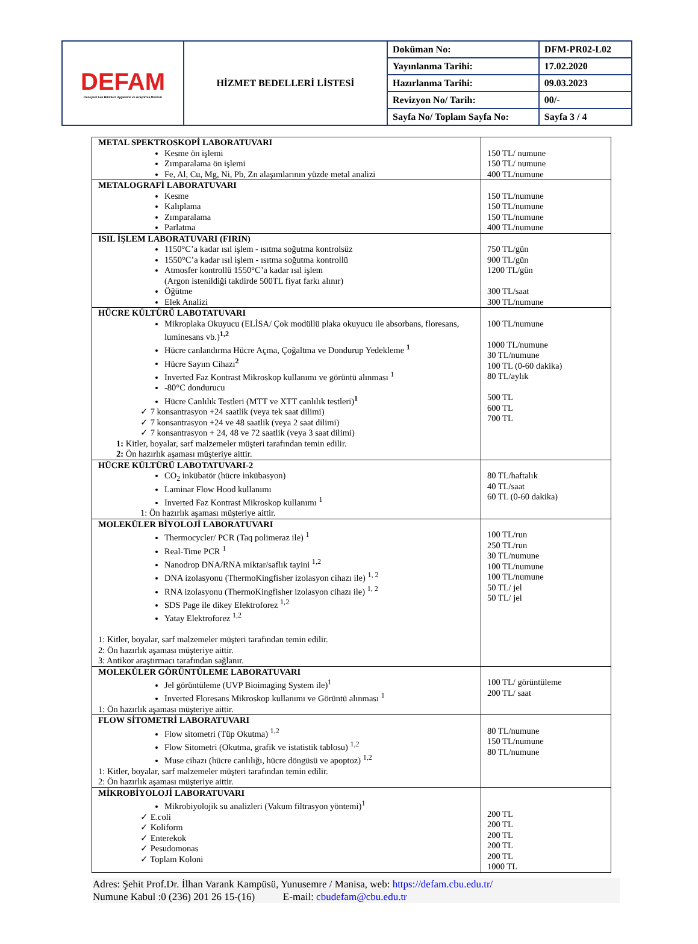| DEFAM Deneysel Fen Bilimleri Uygulama ve Araştırma Merkezi | HİZMET BEDELLERİ LİSTESİ | Doküman No: | DFM-PR02-L02 |
| | | Yayınlanma Tarihi: | 17.02.2020 |
| | | Hazırlanma Tarihi: | 09.03.2023 |
| | | Revizyon No/ Tarih: | 00/- |
| | | Sayfa No/ Toplam Sayfa No: | Sayfa 3 / 4 |
| METAL SPEKTROSKOPİ LABORATUVARI Kesme ön işlemi Zımparalama ön işlemi Fe, Al, Cu, Mg, Ni, Pb, Zn alaşımlarının yüzde metal analizi | 150 TL/ numune 150 TL/ numune 400 TL/numune |
| METALOGRAFİ LABORATUVARI Kesme Kalıplama Zımparalama Parlatma | 150 TL/numune 150 TL/numune 150 TL/numune 400 TL/numune |
| ISIL İŞLEM LABORATUVARI (FIRIN) 1150°C’a kadar ısıl işlem - ısıtma soğutma kontrolsüz 1550°C’a kadar ısıl işlem - ısıtma soğutma kontrollü Atmosfer kontrollü 1550°C’a kadar ısıl işlem (Argon istenildiği takdirde 500TL fiyat farkı alınır) Öğütme Elek Analizi | 750 TL/gün 900 TL/gün 1200 TL/gün 300 TL/saat 300 TL/numune |
| HÜCRE KÜLTÜRÜ LABOTATUVARI Mikroplaka Okuyucu (ELİSA/ Çok modüllü plaka okuyucu ile absorbans, floresans, luminesans vb.)<sup>1,2</sup> Hücre canlandırma Hücre Açma, Çoğaltma ve Dondurup Yedekleme <sup>1</sup> Hücre Sayım Cihazı<sup>2</sup> Inverted Faz Kontrast Mikroskop kullanımı ve görüntü alınması <sup>1</sup> -80°C dondurucu Hücre Canlılık Testleri (MTT ve XTT canlılık testleri)<sup>1</sup> ✓ 7 konsantrasyon +24 saatlik (veya tek saat dilimi) ✓ 7 konsantrasyon +24 ve 48 saatlik (veya 2 saat dilimi) ✓ 7 konsantrasyon + 24, 48 ve 72 saatlik (veya 3 saat dilimi) 1: Kitler, boyalar, sarf malzemeler müşteri tarafından temin edilir. 2: Ön hazırlık aşaması müşteriye aittir. | 100 TL/numune 1000 TL/numune 30 TL/numune 100 TL (0-60 dakika) 80 TL/aylık 500 TL 600 TL 700 TL |
| HÜCRE KÜLTÜRÜ LABOTATUVARI-2 CO<sub>2</sub> inkübatör (hücre inkübasyon) Laminar Flow Hood kullanımı Inverted Faz Kontrast Mikroskop kullanımı <sup>1</sup> 1: Ön hazırlık aşaması müşteriye aittir. | 80 TL/haftalık 40 TL/saat 60 TL (0-60 dakika) |
| MOLEKÜLER BİYOLOJİ LABORATUVARI Thermocycler/ PCR (Taq polimeraz ile) <sup>1</sup> Real-Time PCR <sup>1</sup> Nanodrop DNA/RNA miktar/saflık tayini <sup>1,2</sup> DNA izolasyonu (ThermoKingfisher izolasyon cihazı ile) <sup>1, 2</sup> RNA izolasyonu (ThermoKingfisher izolasyon cihazı ile) <sup>1, 2</sup> SDS Page ile dikey Elektroforez <sup>1,2</sup> Yatay Elektroforez <sup>1,2</sup> 1: Kitler, boyalar, sarf malzemeler müşteri tarafından temin edilir. 2: Ön hazırlık aşaması müşteriye aittir. 3: Antikor araştırmacı tarafından sağlanır. | 100 TL/run 250 TL/run 30 TL/numune 100 TL/numune 100 TL/numune 50 TL/ jel 50 TL/ jel |
| MOLEKÜLER GÖRÜNTÜLEME LABORATUVARI Jel görüntüleme (UVP Bioimaging System ile)<sup>1</sup> Inverted Floresans Mikroskop kullanımı ve Görüntü alınması <sup>1</sup> 1: Ön hazırlık aşaması müşteriye aittir. | 100 TL/ görüntüleme 200 TL/ saat |
| FLOW SİTOMETRİ LABORATUVARI Flow sitometri (Tüp Okutma) <sup>1,2</sup> Flow Sitometri (Okutma, grafik ve istatistik tablosu) <sup>1,2</sup> Muse cihazı (hücre canlılığı, hücre döngüsü ve apoptoz) <sup>1,2</sup> 1: Kitler, boyalar, sarf malzemeler müşteri tarafından temin edilir. 2: Ön hazırlık aşaması müşteriye aittir. | 80 TL/numune 150 TL/numune 80 TL/numune |
| MİKROBİYOLOJİ LABORATUVARI Mikrobiyolojik su analizleri (Vakum filtrasyon yöntemi)<sup>1</sup> ✓ E.coli ✓ Koliform ✓ Enterekok ✓ Pesudomonas ✓ Toplam Koloni | 200 TL 200 TL 200 TL 200 TL 200 TL 1000 TL |
Adres: Şehit Prof.Dr. İlhan Varank Kampüsü, Yunusemre / Manisa, web: https://defam.cbu.edu.tr/
Numune Kabul :0 (236) 201 26 15-(16) E-mail: cbudefam@cbu.edu.tr